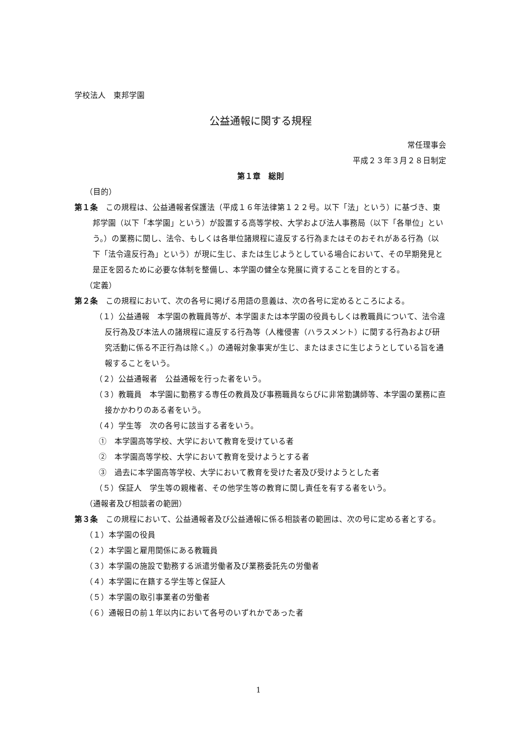学校法人　東邦学園
公益通報に関する規程
常任理事会
平成２３年３月２８日制定
第１章　総則
（目的）
第１条　この規程は、公益通報者保護法（平成１６年法律第１２２号。以下「法」という）に基づき、東邦学園（以下「本学園」という）が設置する高等学校、大学および法人事務局（以下「各単位」という。）の業務に関し、法令、もしくは各単位諸規程に違反する行為またはそのおそれがある行為（以下「法令違反行為」という）が現に生じ、または生じようとしている場合において、その早期発見と是正を図るために必要な体制を整備し、本学園の健全な発展に資することを目的とする。
（定義）
第２条　この規程において、次の各号に掲げる用語の意義は、次の各号に定めるところによる。
（１）公益通報　本学園の教職員等が、本学園または本学園の役員もしくは教職員について、法令違反行為及び本法人の諸規程に違反する行為等（人権侵害（ハラスメント）に関する行為および研究活動に係る不正行為は除く。）の通報対象事実が生じ、またはまさに生じようとしている旨を通報することをいう。
（２）公益通報者　公益通報を行った者をいう。
（３）教職員　本学園に勤務する専任の教員及び事務職員ならびに非常勤講師等、本学園の業務に直接かかわりのある者をいう。
（４）学生等　次の各号に該当する者をいう。
①　本学園高等学校、大学において教育を受けている者
②　本学園高等学校、大学において教育を受けようとする者
③　過去に本学園高等学校、大学において教育を受けた者及び受けようとした者
（５）保証人　学生等の親権者、その他学生等の教育に関し責任を有する者をいう。
（通報者及び相談者の範囲）
第３条　この規程において、公益通報者及び公益通報に係る相談者の範囲は、次の号に定める者とする。
（１）本学園の役員
（２）本学園と雇用関係にある教職員
（３）本学園の施設で勤務する派遣労働者及び業務委託先の労働者
（４）本学園に在籍する学生等と保証人
（５）本学園の取引事業者の労働者
（６）通報日の前１年以内において各号のいずれかであった者
1